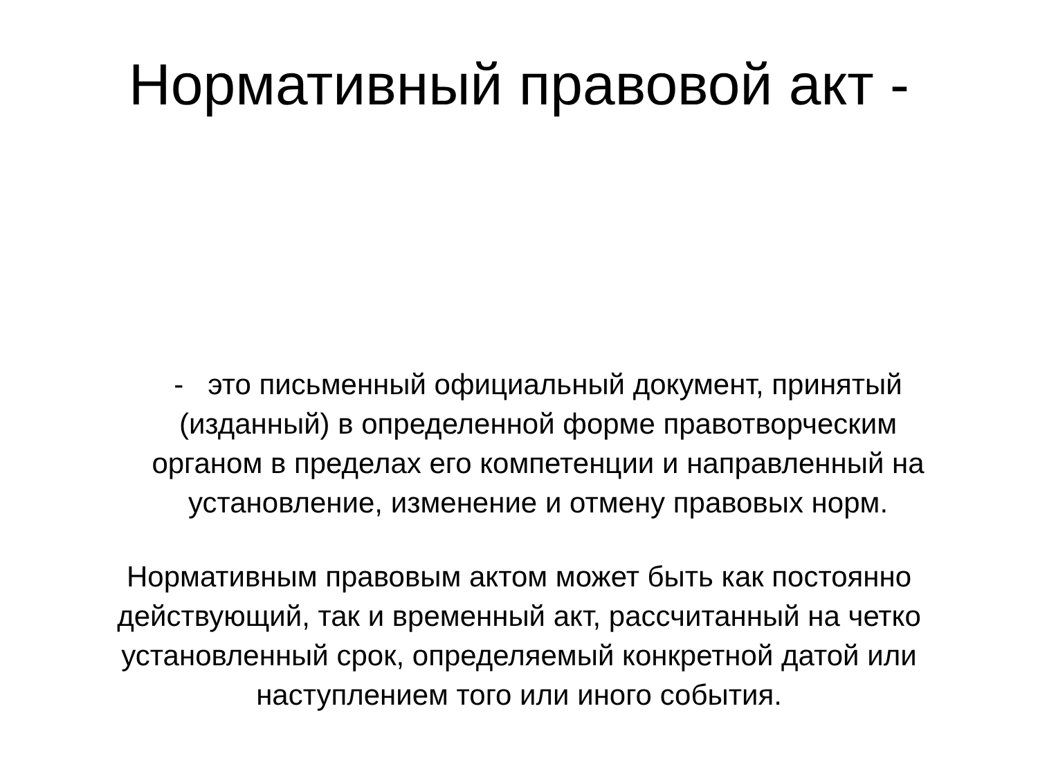Нормативный правовой акт -
- это письменный официальный документ, принятый (изданный) в определенной форме правотворческим органом в пределах его компетенции и направленный на установление, изменение и отмену правовых норм.
Нормативным правовым актом может быть как постоянно действующий, так и временный акт, рассчитанный на четко установленный срок, определяемый конкретной датой или наступлением того или иного события.